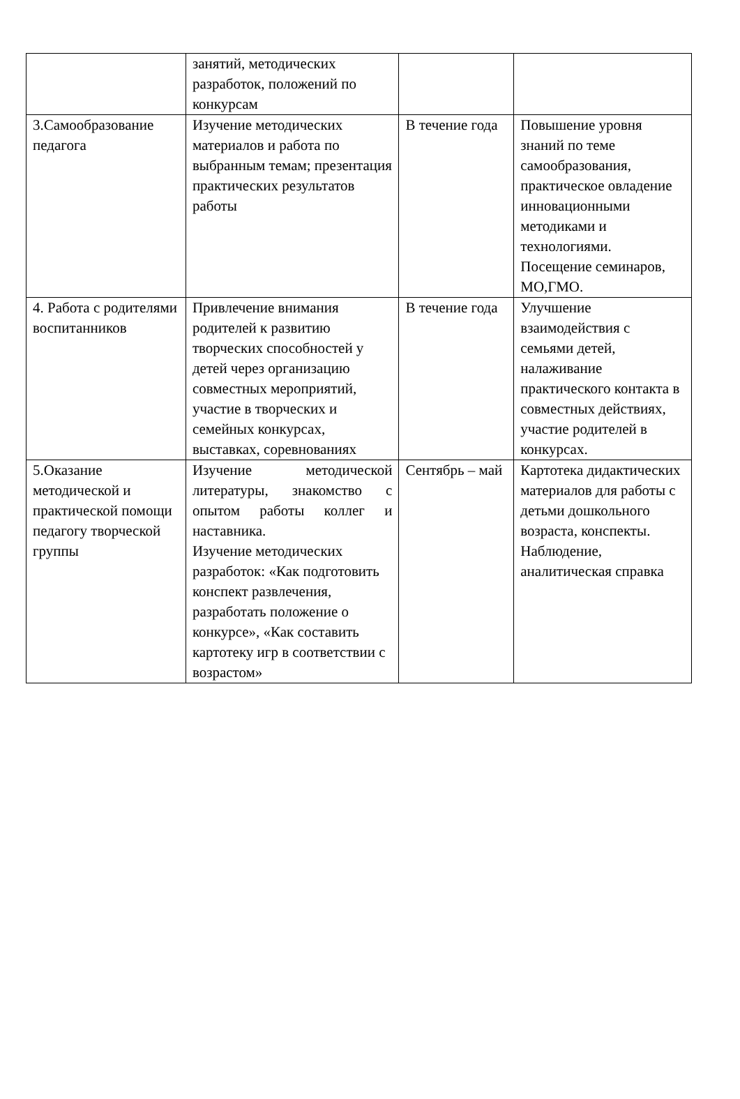| | занятий, методических разработок, положений по конкурсам | | |
| 3.Самообразование педагога | Изучение методических материалов и работа по выбранным темам; презентация практических результатов работы | В течение года | Повышение уровня знаний по теме самообразования, практическое овладение инновационными методиками и технологиями. Посещение семинаров, МО,ГМО. |
| 4. Работа с родителями воспитанников | Привлечение внимания родителей к развитию творческих способностей у детей через организацию совместных мероприятий, участие в творческих и семейных конкурсах, выставках, соревнованиях | В течение года | Улучшение взаимодействия с семьями детей, налаживание практического контакта в совместных действиях, участие родителей в конкурсах. |
| 5.Оказание методической и практической помощи педагогу творческой группы | Изучение методической литературы, знакомство с опытом работы коллег и наставника. Изучение методических разработок: «Как подготовить конспект развлечения, разработать положение о конкурсе», «Как составить картотеку игр в соответствии с возрастом» | Сентябрь – май | Картотека дидактических материалов для работы с детьми дошкольного возраста, конспекты. Наблюдение, аналитическая справка |